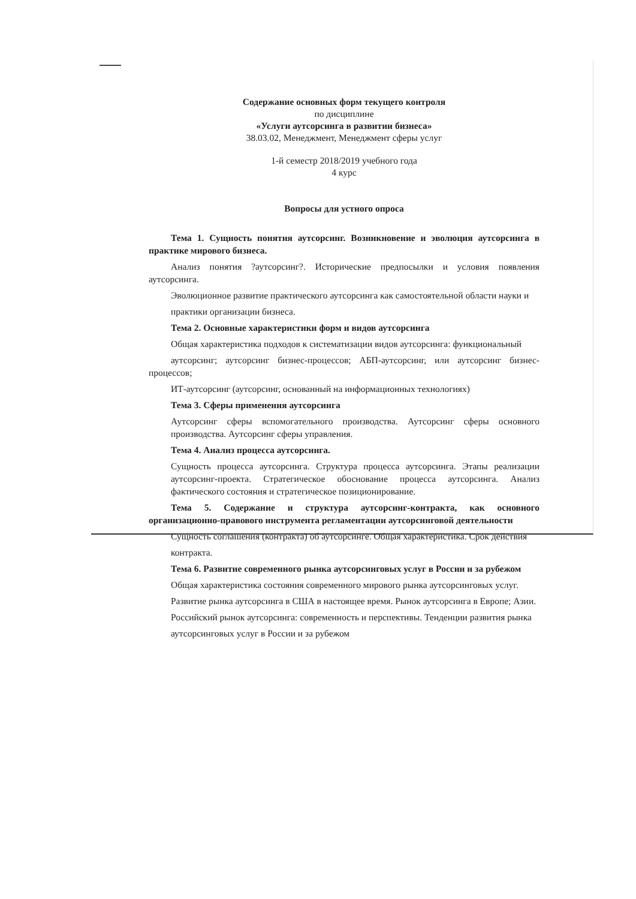Содержание основных форм текущего контроля
по дисциплине
«Услуги аутсорсинга в развитии бизнеса»
38.03.02, Менеджмент, Менеджмент сферы услуг
1-й семестр 2018/2019 учебного года
4 курс
Вопросы для устного опроса
Тема 1. Сущность понятия аутсорсинг. Возникновение и эволюция аутсорсинга в практике мирового бизнеса.
Анализ понятия ?аутсорсинг?. Исторические предпосылки и условия появления аутсорсинга.
Эволюционное развитие практического аутсорсинга как самостоятельной области науки и
практики организации бизнеса.
Тема 2. Основные характеристики форм и видов аутсорсинга
Общая характеристика подходов к систематизации видов аутсорсинга: функциональный
аутсорсинг; аутсорсинг бизнес-процессов; АБП-аутсорсинг, или аутсорсинг бизнес-процессов;
ИТ-аутсорсинг (аутсорсинг, основанный на информационных технологиях)
Тема 3. Сферы применения аутсорсинга
Аутсорсинг сферы вспомогательного производства. Аутсорсинг сферы основного производства. Аутсорсинг сферы управления.
Тема 4. Анализ процесса аутсорсинга.
Сущность процесса аутсорсинга. Структура процесса аутсорсинга. Этапы реализации аутсорсинг-проекта. Стратегическое обоснование процесса аутсорсинга. Анализ фактического состояния и стратегическое позиционирование.
Тема 5. Содержание и структура аутсорсинг-контракта, как основного организационно-правового инструмента регламентации аутсорсинговой деятельности
Сущность соглашения (контракта) об аутсорсинге. Общая характеристика. Срок действия
контракта.
Тема 6. Развитие современного рынка аутсорсинговых услуг в России и за рубежом
Общая характеристика состояния современного мирового рынка аутсорсинговых услуг.
Развитие рынка аутсорсинга в США в настоящее время. Рынок аутсорсинга в Европе; Азии.
Российский рынок аутсорсинга: современность и перспективы. Тенденции развития рынка
аутсорсинговых услуг в России и за рубежом